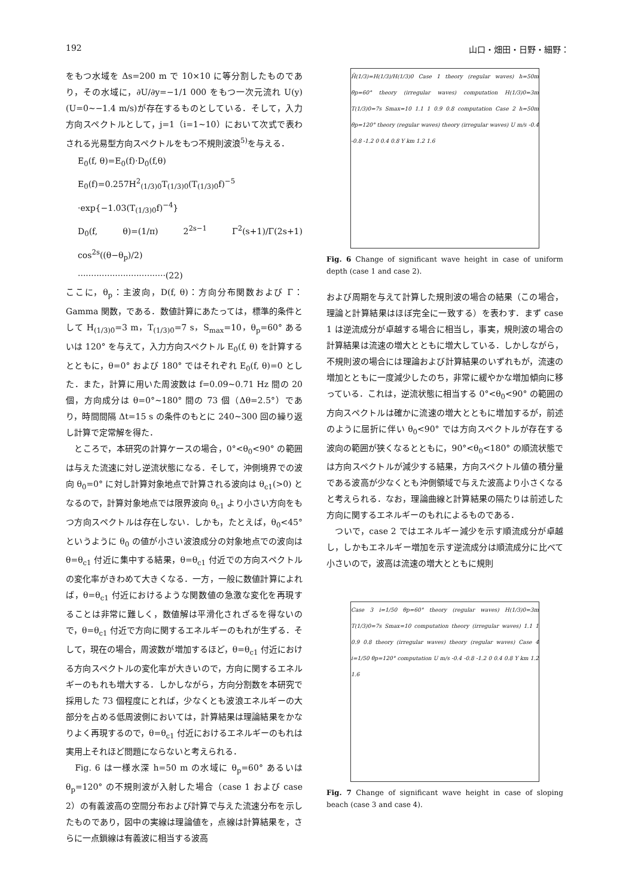192 山口・畑田・日野・細野：
をもつ水域を Δs=200 m で 10×10 に等分割したものであり，その水域に，∂U/∂y=−1/1 000 をもつ一次元流れ U(y)(U=0∼−1.4 m/s)が存在するものとしている．そして，入力方向スペクトルとして，j=1（i=1∼10）において次式で表わされる光易型方向スペクトルをもつ不規則波浪<sup>5)</sup>を与える．
E<sub>0</sub>(f, θ)=E<sub>0</sub>(f)·D<sub>0</sub>(f,θ)
E<sub>0</sub>(f)=0.257H<sup>2</sup><sub>(1/3)0</sub>T<sub>(1/3)0</sub>(T<sub>(1/3)0</sub>f)<sup>−5</sup>
·exp{−1.03(T<sub>(1/3)0</sub>f)<sup>−4</sup>}
D<sub>0</sub>(f, θ)=(1/π) 2<sup>2s−1</sup> Γ<sup>2</sup>(s+1)/Γ(2s+1) cos<sup>2s</sup>((θ−θ<sub>p</sub>)/2)
·································(22)
ここに，θ<sub>p</sub>：主波向，D(f, θ)：方向分布関数および Γ：Gamma 関数，である．数値計算にあたっては，標準的条件として H<sub>(1/3)0</sub>=3 m，T<sub>(1/3)0</sub>=7 s，S<sub>max</sub>=10，θ<sub>p</sub>=60° あるいは 120° を与えて，入力方向スペクトル E<sub>0</sub>(f, θ) を計算するとともに，θ=0° および 180° ではそれぞれ E<sub>0</sub>(f, θ)=0 とした．また，計算に用いた周波数は f=0.09∼0.71 Hz 間の 20 個，方向成分は θ=0°∼180° 間の 73 個（Δθ=2.5°）であり，時間間隔 Δt=15 s の条件のもとに 240∼300 回の繰り返し計算で定常解を得た．
　ところで，本研究の計算ケースの場合，0°<θ<sub>0</sub><90° の範囲は与えた流速に対し逆流状態になる．そして，沖側境界での波向 θ<sub>0</sub>=0° に対し計算対象地点で計算される波向は θ<sub>c1</sub>(>0) となるので，計算対象地点では限界波向 θ<sub>c1</sub> より小さい方向をもつ方向スペクトルは存在しない．しかも，たとえば，θ<sub>0</sub><45° というように θ<sub>0</sub> の値が小さい波浪成分の対象地点での波向は θ=θ<sub>c1</sub> 付近に集中する結果，θ=θ<sub>c1</sub> 付近での方向スペクトルの変化率がきわめて大きくなる．一方，一般に数値計算によれば，θ=θ<sub>c1</sub> 付近におけるような関数値の急激な変化を再現することは非常に難しく，数値解は平滑化されざるを得ないので，θ=θ<sub>c1</sub> 付近で方向に関するエネルギーのもれが生ずる．そして，現在の場合，周波数が増加するほど，θ=θ<sub>c1</sub> 付近における方向スペクトルの変化率が大きいので，方向に関するエネルギーのもれも増大する．しかしながら，方向分割数を本研究で採用した 73 個程度にとれば，少なくとも波浪エネルギーの大部分を占める低周波側においては，計算結果は理論結果をかなりよく再現するので，θ=θ<sub>c1</sub> 付近におけるエネルギーのもれは実用上それほど問題にならないと考えられる．
　Fig. 6 は一様水深 h=50 m の水域に θ<sub>p</sub>=60° あるいは θ<sub>p</sub>=120° の不規則波が入射した場合（case 1 および case 2）の有義波高の空間分布および計算で与えた流速分布を示したものであり，図中の実線は理論値を，点線は計算結果を，さらに一点鎖線は有義波に相当する波高
H̃(1/3)=H(1/3)/H(1/3)0 Case 1 theory (regular waves) h=50m θp=60° theory (irregular waves) computation H(1/3)0=3m T(1/3)0=7s Smax=10 1.1 1 0.9 0.8 computation Case 2 h=50m θp=120° theory (regular waves) theory (irregular waves) U m/s -0.4 -0.8 -1.2 0 0.4 0.8 Y km 1.2 1.6
Fig. 6 Change of significant wave height in case of uniform depth (case 1 and case 2).
および周期を与えて計算した規則波の場合の結果（この場合，理論と計算結果はほぼ完全に一致する）を表わす．まず case 1 は逆流成分が卓越する場合に相当し，事実，規則波の場合の計算結果は流速の増大とともに増大している．しかしながら，不規則波の場合には理論および計算結果のいずれもが，流速の増加とともに一度減少したのち，非常に緩やかな増加傾向に移っている．これは，逆流状態に相当する 0°<θ<sub>0</sub><90° の範囲の方向スペクトルは確かに流速の増大とともに増加するが，前述のように屈折に伴い θ<sub>0</sub><90° では方向スペクトルが存在する波向の範囲が狭くなるとともに，90°<θ<sub>0</sub><180° の順流状態では方向スペクトルが減少する結果，方向スペクトル値の積分量である波高が少なくとも沖側領域で与えた波高より小さくなると考えられる．なお，理論曲線と計算結果の隔たりは前述した方向に関するエネルギーのもれによるものである．
　ついで，case 2 ではエネルギー減少を示す順流成分が卓越し，しかもエネルギー増加を示す逆流成分は順流成分に比べて小さいので，波高は流速の増大とともに規則
Case 3 i=1/50 θp=60° theory (regular waves) H(1/3)0=3m T(1/3)0=7s Smax=10 computation theory (irregular waves) 1.1 1 0.9 0.8 theory (irregular waves) theory (regular waves) Case 4 i=1/50 θp=120° computation U m/s -0.4 -0.8 -1.2 0 0.4 0.8 Y km 1.2 1.6
Fig. 7 Change of significant wave height in case of sloping beach (case 3 and case 4).